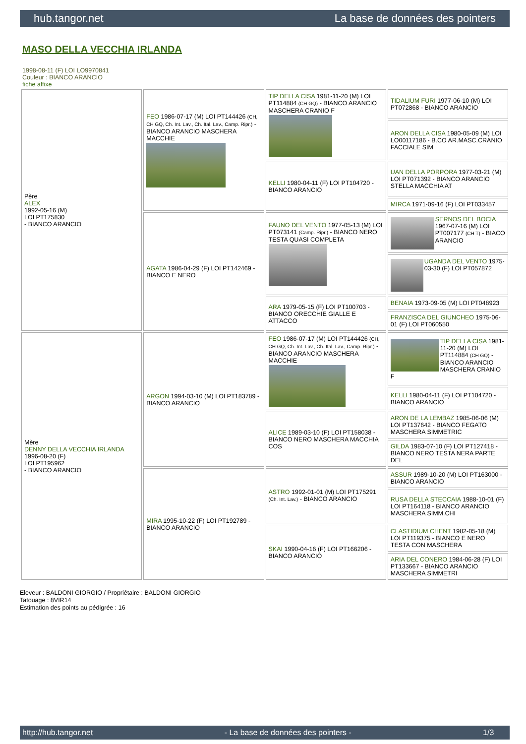hub.tangor.net La base de données des pointers
MASO DELLA VECCHIA IRLANDA
1998-08-11 (F) LOI LO9970841
Couleur : BIANCO ARANCIO
fiche affixe
| Père ALEX 1992-05-16 (M) LOI PT175830 - BIANCO ARANCIO | FEO 1986-07-17 (M) LOI PT144426 (CH, CH GQ, Ch. Int. Lav., Ch. Ital. Lav., Camp. Ripr.) - BIANCO ARANCIO MASCHERA MACCHIE | TIP DELLA CISA 1981-11-20 (M) LOI PT114884 (CH GQ) - BIANCO ARANCIO MASCHERA CRANIO F | TIDALIUM FURI 1977-06-10 (M) LOI PT072868 - BIANCO ARANCIO |
| | | | ARON DELLA CISA 1980-05-09 (M) LOI LO00117186 - B.CO AR.MASC.CRANIO FACCIALE SIM |
| | | KELLI 1980-04-11 (F) LOI PT104720 - BIANCO ARANCIO | UAN DELLA PORPORA 1977-03-21 (M) LOI PT071392 - BIANCO ARANCIO STELLA MACCHIA AT |
| | | | MIRCA 1971-09-16 (F) LOI PT033457 |
| | AGATA 1986-04-29 (F) LOI PT142469 - BIANCO E NERO | FAUNO DEL VENTO 1977-05-13 (M) LOI PT073141 (Camp. Ripr.) - BIANCO NERO TESTA QUASI COMPLETA | SERNOS DEL BOCIA 1967-07-16 (M) LOI PT007177 (CH T) - BIACO ARANCIO |
| | | | UGANDA DEL VENTO 1975-03-30 (F) LOI PT057872 |
| | | ARA 1979-05-15 (F) LOI PT100703 - BIANCO ORECCHIE GIALLE E ATTACCO | BENAIA 1973-09-05 (M) LOI PT048923 |
| | | | FRANZISCA DEL GIUNCHEO 1975-06-01 (F) LOI PT060550 |
| Mère DENNY DELLA VECCHIA IRLANDA 1996-08-20 (F) LOI PT195962 - BIANCO ARANCIO | ARGON 1994-03-10 (M) LOI PT183789 - BIANCO ARANCIO | FEO 1986-07-17 (M) LOI PT144426 (CH, CH GQ, Ch. Int. Lav., Ch. Ital. Lav., Camp. Ripr.) - BIANCO ARANCIO MASCHERA MACCHIE | TIP DELLA CISA 1981-11-20 (M) LOI PT114884 (CH GQ) - BIANCO ARANCIO MASCHERA CRANIO F |
| | | | KELLI 1980-04-11 (F) LOI PT104720 - BIANCO ARANCIO |
| | | ALICE 1989-03-10 (F) LOI PT158038 - BIANCO NERO MASCHERA MACCHIA COS | ARON DE LA LEMBAZ 1985-06-06 (M) LOI PT137642 - BIANCO FEGATO MASCHERA SIMMETRIC |
| | | | GILDA 1983-07-10 (F) LOI PT127418 - BIANCO NERO TESTA NERA PARTE DEL |
| | MIRA 1995-10-22 (F) LOI PT192789 - BIANCO ARANCIO | ASTRO 1992-01-01 (M) LOI PT175291 (Ch. Int. Lav.) - BIANCO ARANCIO | ASSUR 1989-10-20 (M) LOI PT163000 - BIANCO ARANCIO |
| | | | RUSA DELLA STECCAIA 1988-10-01 (F) LOI PT164118 - BIANCO ARANCIO MASCHERA SIMM.CHI |
| | | SKAI 1990-04-16 (F) LOI PT166206 - BIANCO ARANCIO | CLASTIDIUM CHENT 1982-05-18 (M) LOI PT119375 - BIANCO E NERO TESTA CON MASCHERA |
| | | | ARIA DEL CONERO 1984-06-28 (F) LOI PT133667 - BIANCO ARANCIO MASCHERA SIMMETRI |
Eleveur : BALDONI GIORGIO / Propriétaire : BALDONI GIORGIO
Tatouage : 8VIR14
Estimation des points au pédigrée : 16
http://hub.tangor.net - La base de données des pointers - 1/3